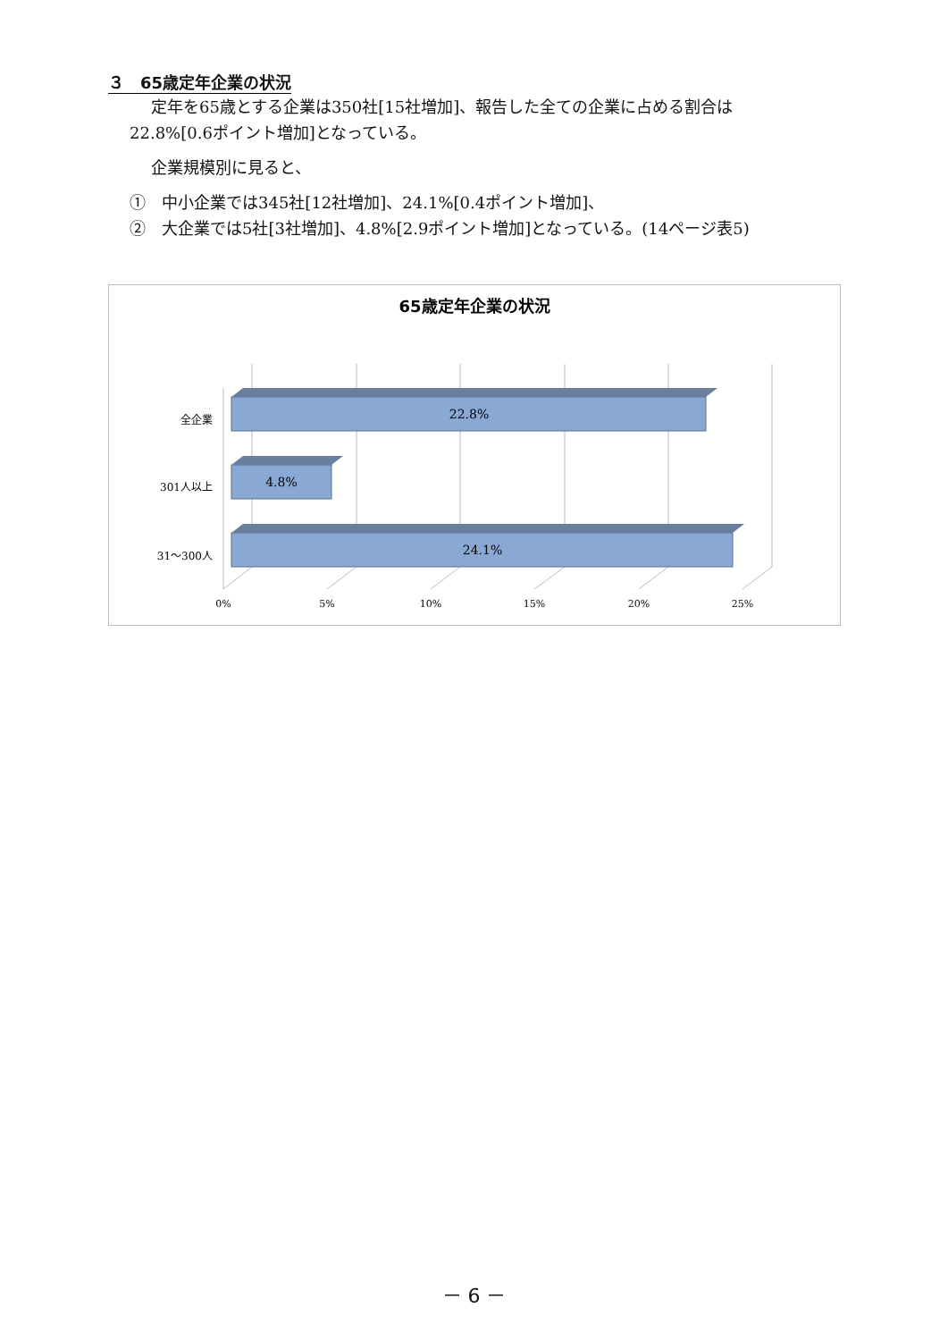３　65歳定年企業の状況
定年を65歳とする企業は350社[15社増加]、報告した全ての企業に占める割合は
22.8%[0.6ポイント増加]となっている。
企業規模別に見ると、
①　中小企業では345社[12社増加]、24.1%[0.4ポイント増加]、
②　大企業では5社[3社増加]、4.8%[2.9ポイント増加]となっている。(14ページ表5)
65歳定年企業の状況
22.8%
4.8%
24.1%
全企業
301人以上
31～300人
0%
5%
10%
15%
20%
25%
－ 6 －